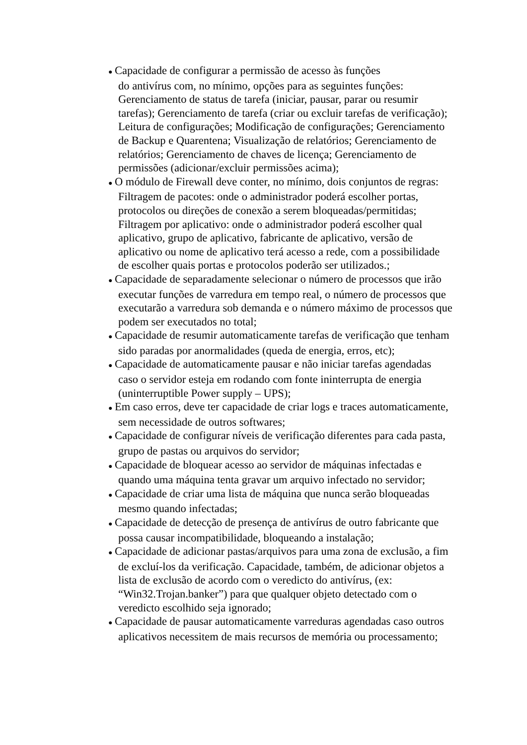● Capacidade de configurar a permissão de acesso às funções
do antivírus com, no mínimo, opções para as seguintes funções: Gerenciamento de status de tarefa (iniciar, pausar, parar ou resumir tarefas); Gerenciamento de tarefa (criar ou excluir tarefas de verificação); Leitura de configurações; Modificação de configurações; Gerenciamento de Backup e Quarentena; Visualização de relatórios; Gerenciamento de relatórios; Gerenciamento de chaves de licença; Gerenciamento de permissões (adicionar/excluir permissões acima);
● O módulo de Firewall deve conter, no mínimo, dois conjuntos de regras: Filtragem de pacotes: onde o administrador poderá escolher portas, protocolos ou direções de conexão a serem bloqueadas/permitidas; Filtragem por aplicativo: onde o administrador poderá escolher qual aplicativo, grupo de aplicativo, fabricante de aplicativo, versão de aplicativo ou nome de aplicativo terá acesso a rede, com a possibilidade de escolher quais portas e protocolos poderão ser utilizados.;
● Capacidade de separadamente selecionar o número de processos que irão executar funções de varredura em tempo real, o número de processos que executarão a varredura sob demanda e o número máximo de processos que podem ser executados no total;
● Capacidade de resumir automaticamente tarefas de verificação que tenham sido paradas por anormalidades (queda de energia, erros, etc);
● Capacidade de automaticamente pausar e não iniciar tarefas agendadas caso o servidor esteja em rodando com fonte ininterrupta de energia (uninterruptible Power supply – UPS);
● Em caso erros, deve ter capacidade de criar logs e traces automaticamente, sem necessidade de outros softwares;
● Capacidade de configurar níveis de verificação diferentes para cada pasta, grupo de pastas ou arquivos do servidor;
● Capacidade de bloquear acesso ao servidor de máquinas infectadas e quando uma máquina tenta gravar um arquivo infectado no servidor;
● Capacidade de criar uma lista de máquina que nunca serão bloqueadas mesmo quando infectadas;
● Capacidade de detecção de presença de antivírus de outro fabricante que possa causar incompatibilidade, bloqueando a instalação;
● Capacidade de adicionar pastas/arquivos para uma zona de exclusão, a fim de excluí-los da verificação. Capacidade, também, de adicionar objetos a lista de exclusão de acordo com o veredicto do antivírus, (ex: “Win32.Trojan.banker”) para que qualquer objeto detectado com o veredicto escolhido seja ignorado;
● Capacidade de pausar automaticamente varreduras agendadas caso outros aplicativos necessitem de mais recursos de memória ou processamento;